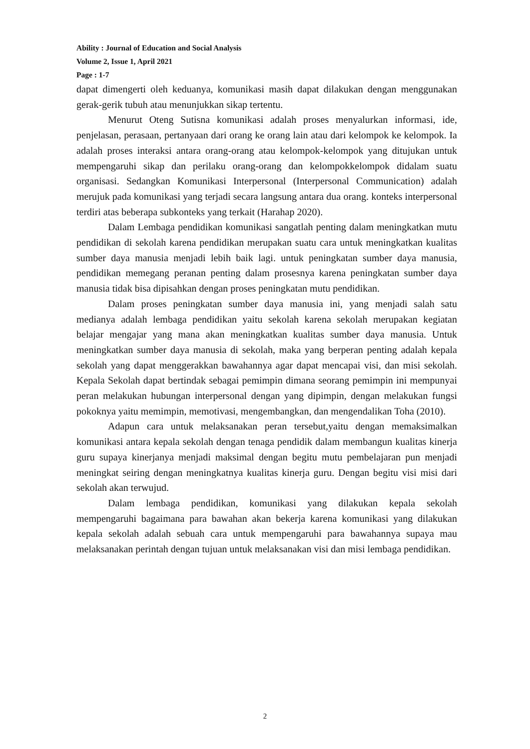Ability : Journal of Education and Social Analysis
Volume 2, Issue 1, April 2021
Page : 1-7
dapat dimengerti oleh keduanya, komunikasi masih dapat dilakukan dengan menggunakan gerak-gerik tubuh atau menunjukkan sikap tertentu.
Menurut Oteng Sutisna komunikasi adalah proses menyalurkan informasi, ide, penjelasan, perasaan, pertanyaan dari orang ke orang lain atau dari kelompok ke kelompok. Ia adalah proses interaksi antara orang-orang atau kelompok-kelompok yang ditujukan untuk mempengaruhi sikap dan perilaku orang-orang dan kelompokkelompok didalam suatu organisasi. Sedangkan Komunikasi Interpersonal (Interpersonal Communication) adalah merujuk pada komunikasi yang terjadi secara langsung antara dua orang. konteks interpersonal terdiri atas beberapa subkonteks yang terkait (Harahap 2020).
Dalam Lembaga pendidikan komunikasi sangatlah penting dalam meningkatkan mutu pendidikan di sekolah karena pendidikan merupakan suatu cara untuk meningkatkan kualitas sumber daya manusia menjadi lebih baik lagi. untuk peningkatan sumber daya manusia, pendidikan memegang peranan penting dalam prosesnya karena peningkatan sumber daya manusia tidak bisa dipisahkan dengan proses peningkatan mutu pendidikan.
Dalam proses peningkatan sumber daya manusia ini, yang menjadi salah satu medianya adalah lembaga pendidikan yaitu sekolah karena sekolah merupakan kegiatan belajar mengajar yang mana akan meningkatkan kualitas sumber daya manusia. Untuk meningkatkan sumber daya manusia di sekolah, maka yang berperan penting adalah kepala sekolah yang dapat menggerakkan bawahannya agar dapat mencapai visi, dan misi sekolah. Kepala Sekolah dapat bertindak sebagai pemimpin dimana seorang pemimpin ini mempunyai peran melakukan hubungan interpersonal dengan yang dipimpin, dengan melakukan fungsi pokoknya yaitu memimpin, memotivasi, mengembangkan, dan mengendalikan Toha (2010).
Adapun cara untuk melaksanakan peran tersebut,yaitu dengan memaksimalkan komunikasi antara kepala sekolah dengan tenaga pendidik dalam membangun kualitas kinerja guru supaya kinerjanya menjadi maksimal dengan begitu mutu pembelajaran pun menjadi meningkat seiring dengan meningkatnya kualitas kinerja guru. Dengan begitu visi misi dari sekolah akan terwujud.
Dalam lembaga pendidikan, komunikasi yang dilakukan kepala sekolah mempengaruhi bagaimana para bawahan akan bekerja karena komunikasi yang dilakukan kepala sekolah adalah sebuah cara untuk mempengaruhi para bawahannya supaya mau melaksanakan perintah dengan tujuan untuk melaksanakan visi dan misi lembaga pendidikan.
2